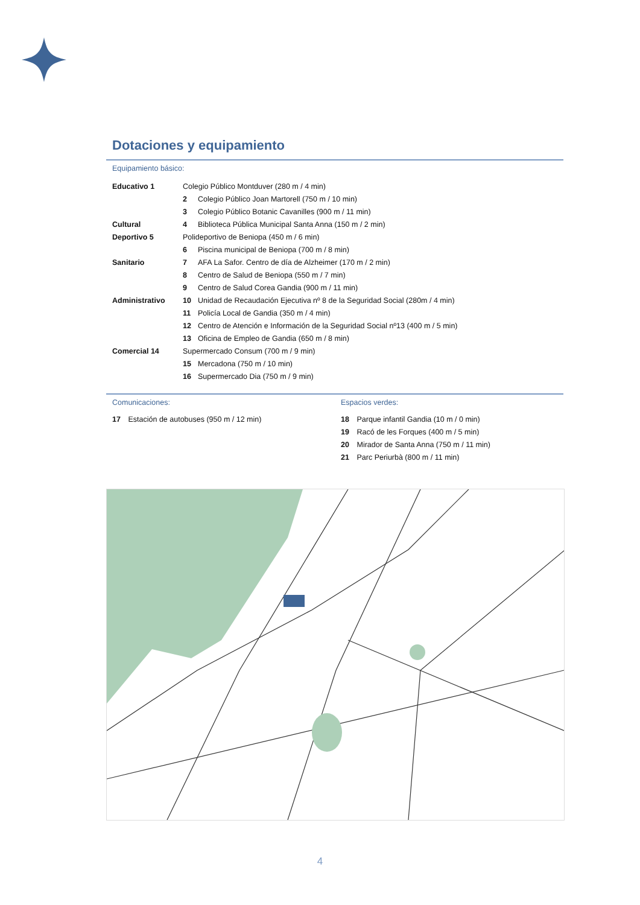Dotaciones y equipamiento
Equipamiento básico:
| Educativo 1 | Colegio Público Montduver (280 m / 4 min) | |
| | 2 | Colegio Público Joan Martorell (750 m / 10 min) |
| | 3 | Colegio Público Botanic Cavanilles (900 m / 11 min) |
| Cultural | 4 | Biblioteca Pública Municipal Santa Anna (150 m / 2 min) |
| Deportivo 5 | Polideportivo de Beniopa (450 m / 6 min) | |
| | 6 | Piscina municipal de Beniopa (700 m / 8 min) |
| Sanitario | 7 | AFA La Safor. Centro de día de Alzheimer (170 m / 2 min) |
| | 8 | Centro de Salud de Beniopa (550 m / 7 min) |
| | 9 | Centro de Salud Corea Gandia (900 m / 11 min) |
| Administrativo | 10 | Unidad de Recaudación Ejecutiva nº 8 de la Seguridad Social (280m / 4 min) |
| | 11 | Policía Local de Gandia (350 m / 4 min) |
| | 12 | Centro de Atención e Información de la Seguridad Social nº13 (400 m / 5 min) |
| | 13 | Oficina de Empleo de Gandia (650 m / 8 min) |
| Comercial 14 | Supermercado Consum (700 m / 9 min) | |
| | 15 | Mercadona (750 m / 10 min) |
| | 16 | Supermercado Dia (750 m / 9 min) |
Comunicaciones:
17 Estación de autobuses (950 m / 12 min)
Espacios verdes:
18 Parque infantil Gandia (10 m / 0 min)
19 Racó de les Forques (400 m / 5 min)
20 Mirador de Santa Anna (750 m / 11 min)
21 Parc Periurbà (800 m / 11 min)
4